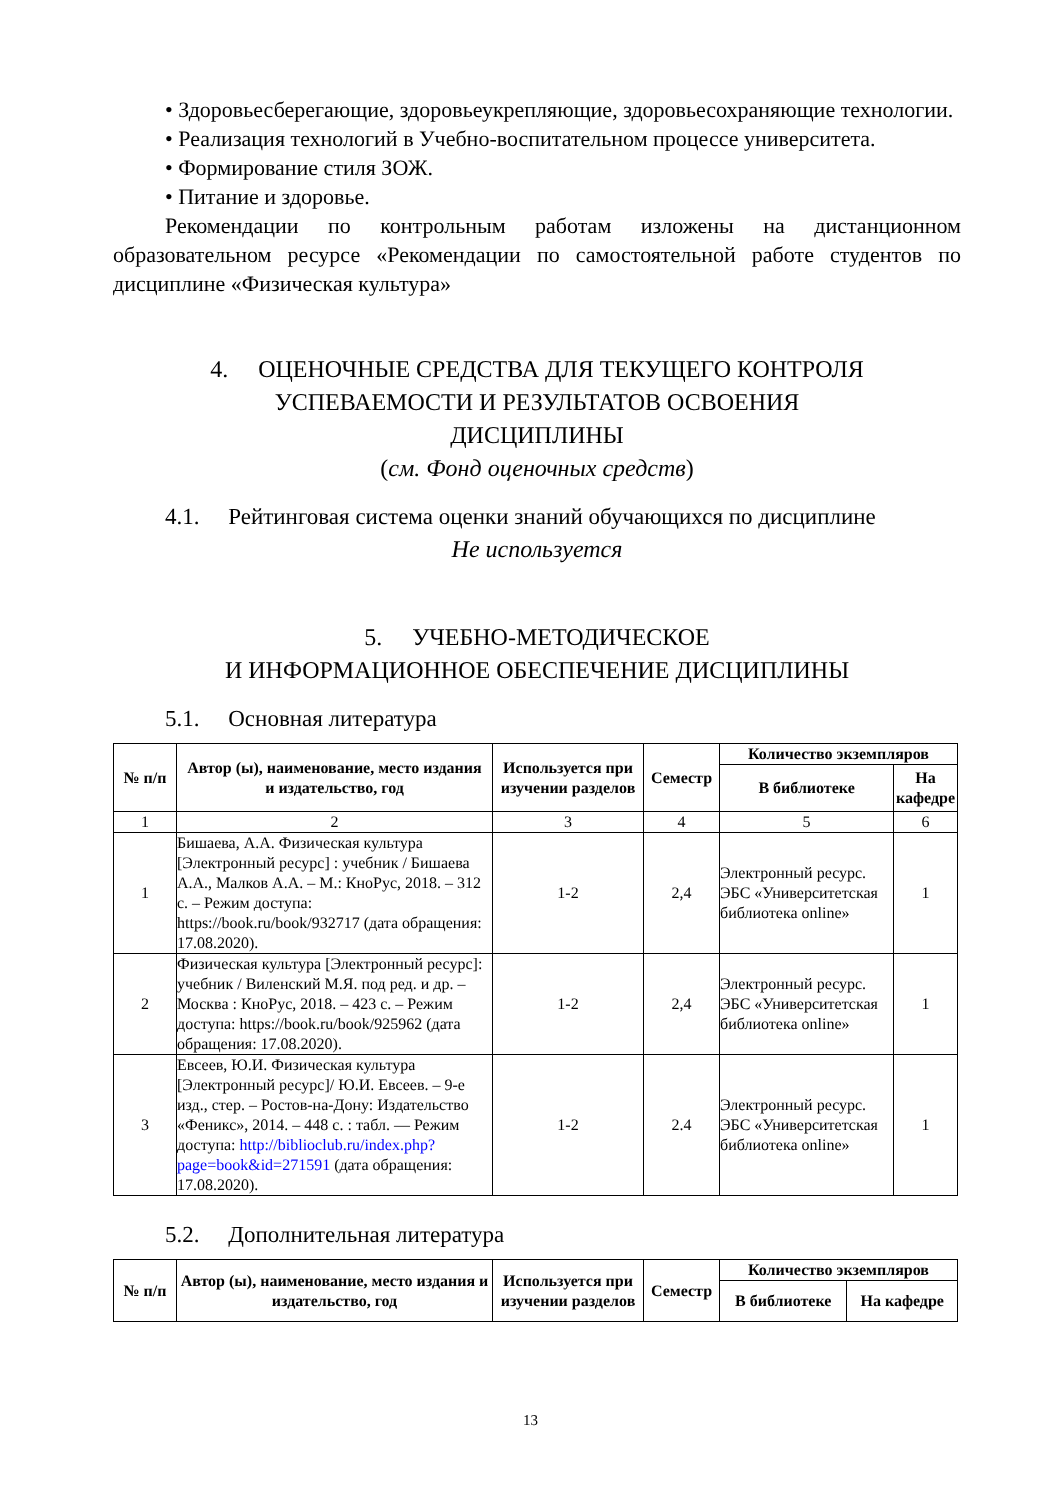• Здоровьесберегающие, здоровьеукрепляющие, здоровьесохраняющие технологии.
• Реализация технологий в Учебно-воспитательном процессе университета.
• Формирование стиля ЗОЖ.
• Питание и здоровье.
Рекомендации по контрольным работам изложены на дистанционном образовательном ресурсе «Рекомендации по самостоятельной работе студентов по дисциплине «Физическая культура»
4. ОЦЕНОЧНЫЕ СРЕДСТВА ДЛЯ ТЕКУЩЕГО КОНТРОЛЯ
УСПЕВАЕМОСТИ И РЕЗУЛЬТАТОВ ОСВОЕНИЯ
ДИСЦИПЛИНЫ
(см. Фонд оценочных средств)
4.1. Рейтинговая система оценки знаний обучающихся по дисциплине
Не используется
5. УЧЕБНО-МЕТОДИЧЕСКОЕ
И ИНФОРМАЦИОННОЕ ОБЕСПЕЧЕНИЕ ДИСЦИПЛИНЫ
5.1. Основная литература
| № п/п | Автор (ы), наименование, место издания и издательство, год | Используется при изучении разделов | Семестр | Количество экземпляров | |
| --- | --- | --- | --- | --- | --- |
| | | | | В библиотеке | На кафедре |
| 1 | 2 | 3 | 4 | 5 | 6 |
| 1 | Бишаева, А.А. Физическая культура [Электронный ресурс] : учебник / Бишаева А.А., Малков А.А. – М.: КноРус, 2018. – 312 с. – Режим доступа: https://book.ru/book/932717 (дата обращения: 17.08.2020). | 1-2 | 2,4 | Электронный ресурс. ЭБС «Университетская библиотека online» | 1 |
| 2 | Физическая культура [Электронный ресурс]: учебник / Виленский М.Я. под ред. и др. – Москва : КноРус, 2018. – 423 с. – Режим доступа: https://book.ru/book/925962 (дата обращения: 17.08.2020). | 1-2 | 2,4 | Электронный ресурс. ЭБС «Университетская библиотека online» | 1 |
| 3 | Евсеев, Ю.И. Физическая культура [Электронный ресурс]/ Ю.И. Евсеев. – 9-е изд., стер. – Ростов-на-Дону: Издательство «Феникс», 2014. – 448 с. : табл. — Режим доступа: http://biblioclub.ru/index.php?page=book&id=271591 (дата обращения: 17.08.2020). | 1-2 | 2.4 | Электронный ресурс. ЭБС «Университетская библиотека online» | 1 |
5.2. Дополнительная литература
| № п/п | Автор (ы), наименование, место издания и издательство, год | Используется при изучении разделов | Семестр | Количество экземпляров | |
| --- | --- | --- | --- | --- | --- |
| | | | | В библиотеке | На кафедре |
13